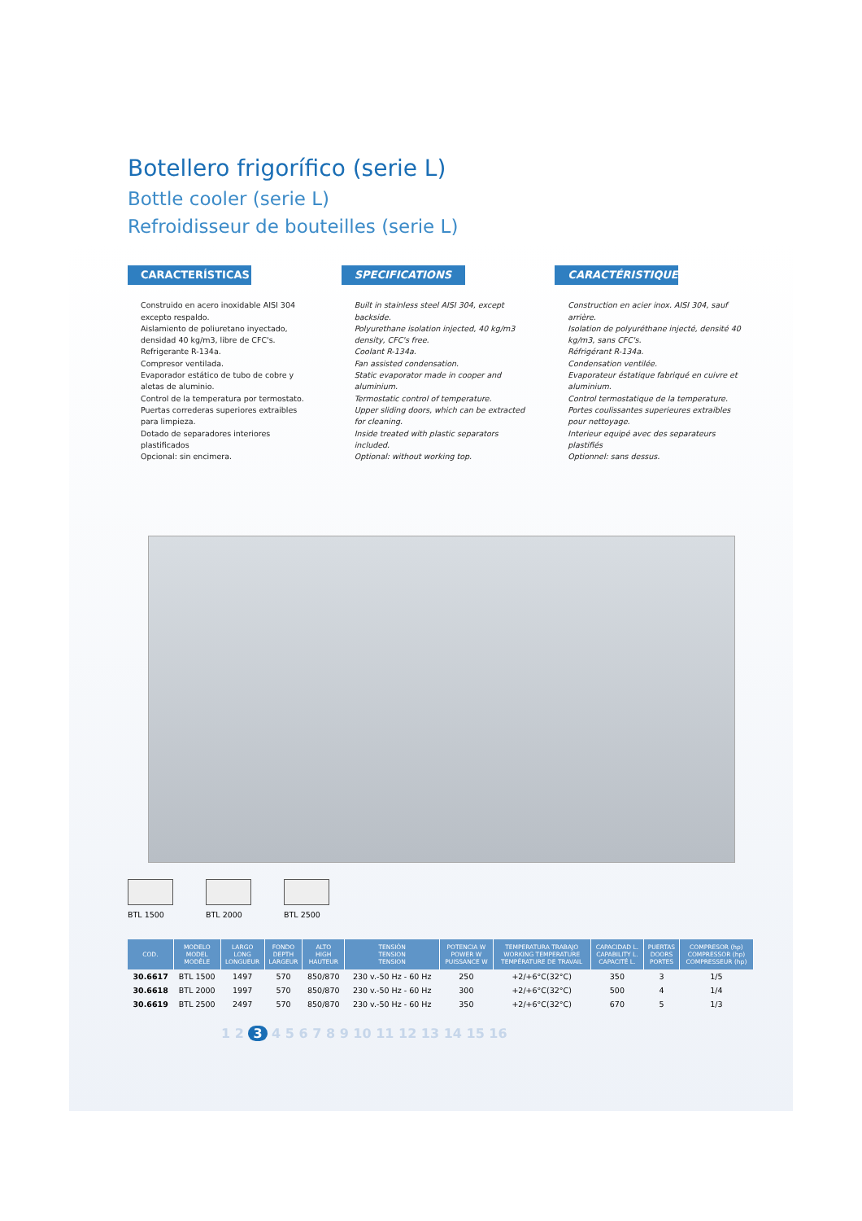Botellero frigorífico (serie L)
Bottle cooler (serie L)
Refroidisseur de bouteilles (serie L)
CARACTERÍSTICAS
Construido en acero inoxidable AISI 304 excepto respaldo.
Aislamiento de poliuretano inyectado, densidad 40 kg/m3, libre de CFC's.
Refrigerante R-134a.
Compresor ventilada.
Evaporador estático de tubo de cobre y aletas de aluminio.
Control de la temperatura por termostato.
Puertas correderas superiores extraibles para limpieza.
Dotado de separadores interiores plastificados
Opcional: sin encimera.
SPECIFICATIONS
Built in stainless steel AISI 304, except backside.
Polyurethane isolation injected, 40 kg/m3 density, CFC's free.
Coolant R-134a.
Fan assisted condensation.
Static evaporator made in cooper and aluminium.
Termostatic control of temperature.
Upper sliding doors, which can be extracted for cleaning.
Inside treated with plastic separators included.
Optional: without working top.
CARACTÉRISTIQUES
Construction en acier inox. AISI 304, sauf arrière.
Isolation de polyuréthane injecté, densité 40 kg/m3, sans CFC's.
Réfrigérant R-134a.
Condensation ventilée.
Evaporateur éstatique fabriqué en cuivre et aluminium.
Control termostatique de la temperature.
Portes coulissantes superieures extraibles pour nettoyage.
Interieur equipé avec des separateurs plastifiés
Optionnel: sans dessus.
BTL 1500 BTL 2000 BTL 2500
| COD. | MODELO MODEL MODÈLE | LARGO LONG LONGUEUR | FONDO DEPTH LARGEUR | ALTO HIGH HAUTEUR | TENSIÓN TENSION TENSION | POTENCIA W POWER W PUISSANCE W | TEMPERATURA TRABAJO WORKING TEMPERATURE TEMPÉRATURE DE TRAVAIL | CAPACIDAD L. CAPABILITY L. CAPACITÉ L. | PUERTAS DOORS PORTES | COMPRESOR (hp) COMPRESSOR (hp) COMPRESSEUR (hp) |
| --- | --- | --- | --- | --- | --- | --- | --- | --- | --- | --- |
| 30.6617 | BTL 1500 | 1497 | 570 | 850/870 | 230 v.-50 Hz - 60 Hz | 250 | +2/+6°C(32°C) | 350 | 3 | 1/5 |
| 30.6618 | BTL 2000 | 1997 | 570 | 850/870 | 230 v.-50 Hz - 60 Hz | 300 | +2/+6°C(32°C) | 500 | 4 | 1/4 |
| 30.6619 | BTL 2500 | 2497 | 570 | 850/870 | 230 v.-50 Hz - 60 Hz | 350 | +2/+6°C(32°C) | 670 | 5 | 1/3 |
1 2 3 4 5 6 7 8 9 10 11 12 13 14 15 16